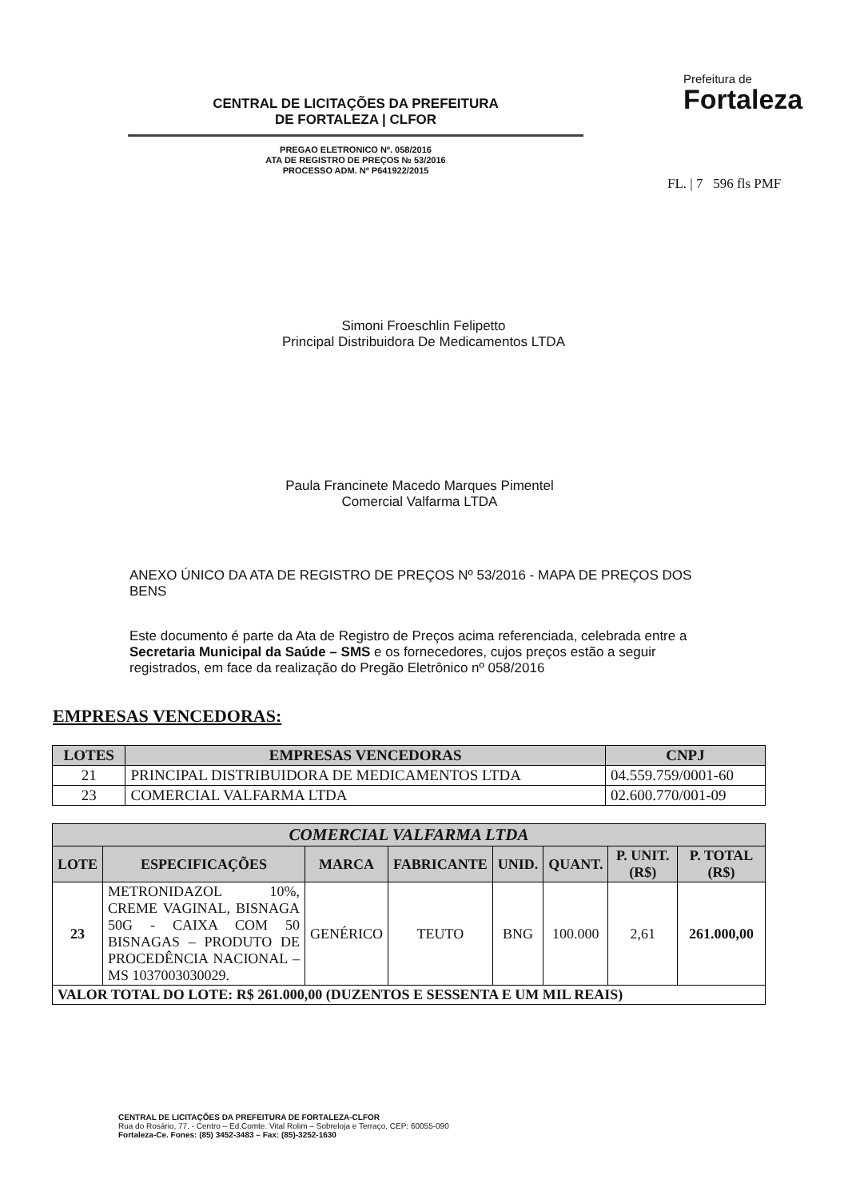CENTRAL DE LICITAÇÕES DA PREFEITURA
DE FORTALEZA | CLFOR
PREGAO ELETRONICO Nº. 058/2016
ATA DE REGISTRO DE PREÇOS № 53/2016
PROCESSO ADM. Nº P641922/2015
Prefeitura de
Fortaleza
FL. | 7 596 fls PMF
Simoni Froeschlin Felipetto
Principal Distribuidora De Medicamentos LTDA
Paula Francinete Macedo Marques Pimentel
Comercial Valfarma LTDA
ANEXO ÚNICO DA ATA DE REGISTRO DE PREÇOS Nº 53/2016 - MAPA DE PREÇOS DOS BENS
Este documento é parte da Ata de Registro de Preços acima referenciada, celebrada entre a Secretaria Municipal da Saúde – SMS e os fornecedores, cujos preços estão a seguir registrados, em face da realização do Pregão Eletrônico nº 058/2016
EMPRESAS VENCEDORAS:
| LOTES | EMPRESAS VENCEDORAS | CNPJ |
| --- | --- | --- |
| 21 | PRINCIPAL DISTRIBUIDORA DE MEDICAMENTOS LTDA | 04.559.759/0001-60 |
| 23 | COMERCIAL VALFARMA LTDA | 02.600.770/001-09 |
| COMERCIAL VALFARMA LTDA | | | | | | | |
| --- | --- | --- | --- | --- | --- | --- | --- |
| LOTE | ESPECIFICAÇÕES | MARCA | FABRICANTE | UNID. | QUANT. | P. UNIT. (R$) | P. TOTAL (R$) |
| 23 | METRONIDAZOL 10%, CREME VAGINAL, BISNAGA 50G - CAIXA COM 50 BISNAGAS – PRODUTO DE PROCEDÊNCIA NACIONAL – MS 1037003030029. | GENÉRICO | TEUTO | BNG | 100.000 | 2,61 | 261.000,00 |
| VALOR TOTAL DO LOTE: R$ 261.000,00 (DUZENTOS E SESSENTA E UM MIL REAIS) | | | | | | | |
CENTRAL DE LICITAÇÕES DA PREFEITURA DE FORTALEZA-CLFOR
Rua do Rosário, 77, - Centro – Ed.Comte. Vital Rolim – Sobreloja e Terraço, CEP: 60055-090
Fortaleza-Ce. Fones: (85) 3452-3483 – Fax: (85)-3252-1630